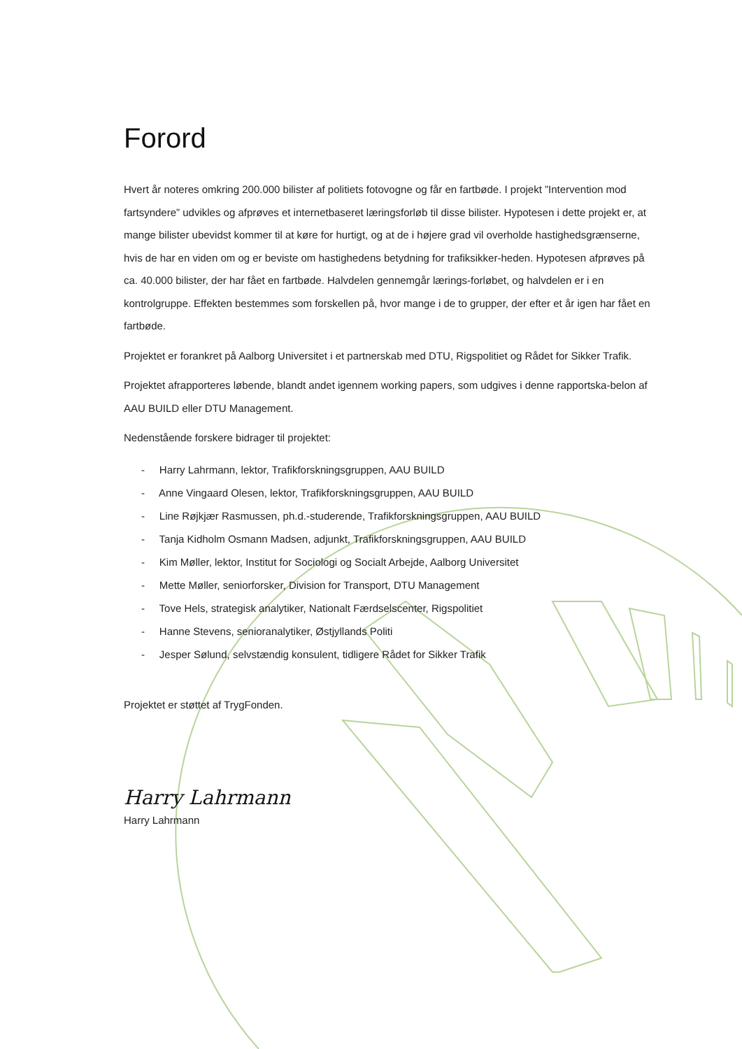Forord
Hvert år noteres omkring 200.000 bilister af politiets fotovogne og får en fartbøde. I projekt ”Intervention mod fartsyndere” udvikles og afprøves et internetbaseret læringsforløb til disse bilister. Hypotesen i dette projekt er, at mange bilister ubevidst kommer til at køre for hurtigt, og at de i højere grad vil overholde hastighedsgrænserne, hvis de har en viden om og er beviste om hastighedens betydning for trafiksikker-heden. Hypotesen afprøves på ca. 40.000 bilister, der har fået en fartbøde. Halvdelen gennemgår lærings-forløbet, og halvdelen er i en kontrolgruppe. Effekten bestemmes som forskellen på, hvor mange i de to grupper, der efter et år igen har fået en fartbøde.
Projektet er forankret på Aalborg Universitet i et partnerskab med DTU, Rigspolitiet og Rådet for Sikker Trafik.
Projektet afrapporteres løbende, blandt andet igennem working papers, som udgives i denne rapportska-belon af AAU BUILD eller DTU Management.
Nedenstående forskere bidrager til projektet:
- Harry Lahrmann, lektor, Trafikforskningsgruppen, AAU BUILD
- Anne Vingaard Olesen, lektor, Trafikforskningsgruppen, AAU BUILD
- Line Røjkjær Rasmussen, ph.d.-studerende, Trafikforskningsgruppen, AAU BUILD
- Tanja Kidholm Osmann Madsen, adjunkt, Trafikforskningsgruppen, AAU BUILD
- Kim Møller, lektor, Institut for Sociologi og Socialt Arbejde, Aalborg Universitet
- Mette Møller, seniorforsker, Division for Transport, DTU Management
- Tove Hels, strategisk analytiker, Nationalt Færdselscenter, Rigspolitiet
- Hanne Stevens, senioranalytiker, Østjyllands Politi
- Jesper Sølund, selvstændig konsulent, tidligere Rådet for Sikker Trafik
Projektet er støttet af TrygFonden.
Harry Lahrmann
Harry Lahrmann